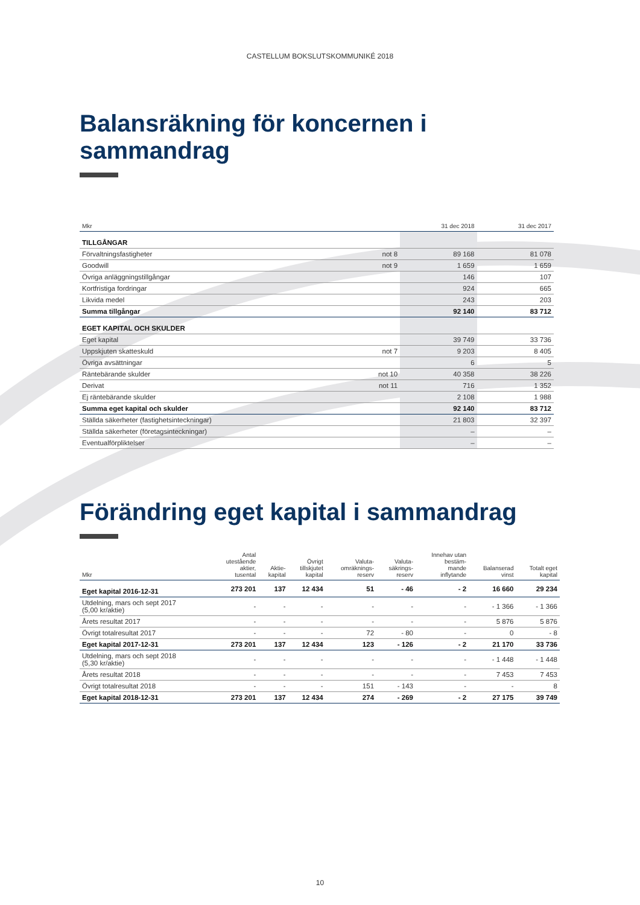CASTELLUM BOKSLUTSKOMMUNIKÉ 2018
Balansräkning för koncernen i sammandrag
| Mkr | | 31 dec 2018 | 31 dec 2017 |
| --- | --- | --- | --- |
| TILLGÅNGAR | | | |
| Förvaltningsfastigheter | not 8 | 89 168 | 81 078 |
| Goodwill | not 9 | 1 659 | 1 659 |
| Övriga anläggningstillgångar | | 146 | 107 |
| Kortfristiga fordringar | | 924 | 665 |
| Likvida medel | | 243 | 203 |
| Summa tillgångar | | 92 140 | 83 712 |
| EGET KAPITAL OCH SKULDER | | | |
| Eget kapital | | 39 749 | 33 736 |
| Uppskjuten skatteskuld | not 7 | 9 203 | 8 405 |
| Övriga avsättningar | | 6 | 5 |
| Räntebärande skulder | not 10 | 40 358 | 38 226 |
| Derivat | not 11 | 716 | 1 352 |
| Ej räntebärande skulder | | 2 108 | 1 988 |
| Summa eget kapital och skulder | | 92 140 | 83 712 |
| Ställda säkerheter (fastighetsinteckningar) | | 21 803 | 32 397 |
| Ställda säkerheter (företagsinteckningar) | | – | – |
| Eventualförpliktelser | | – | – |
Förändring eget kapital i sammandrag
| Mkr | Antal utestående aktier, tusental | Aktie- kapital | Övrigt tillskjutet kapital | Valuta- omräknings- reserv | Valuta- säkrings- reserv | Innehav utan bestäm- mande inflytande | Balanserad vinst | Totalt eget kapital |
| --- | --- | --- | --- | --- | --- | --- | --- | --- |
| Eget kapital 2016-12-31 | 273 201 | 137 | 12 434 | 51 | - 46 | - 2 | 16 660 | 29 234 |
| Utdelning, mars och sept 2017 (5,00 kr/aktie) | - | - | - | - | - | - | - 1 366 | - 1 366 |
| Årets resultat 2017 | - | - | - | - | - | - | 5 876 | 5 876 |
| Övrigt totalresultat 2017 | - | - | - | 72 | - 80 | - | 0 | - 8 |
| Eget kapital 2017-12-31 | 273 201 | 137 | 12 434 | 123 | - 126 | - 2 | 21 170 | 33 736 |
| Utdelning, mars och sept 2018 (5,30 kr/aktie) | - | - | - | - | - | - | - 1 448 | - 1 448 |
| Årets resultat 2018 | - | - | - | - | - | - | 7 453 | 7 453 |
| Övrigt totalresultat 2018 | - | - | - | 151 | - 143 | - | - | 8 |
| Eget kapital 2018-12-31 | 273 201 | 137 | 12 434 | 274 | - 269 | - 2 | 27 175 | 39 749 |
10